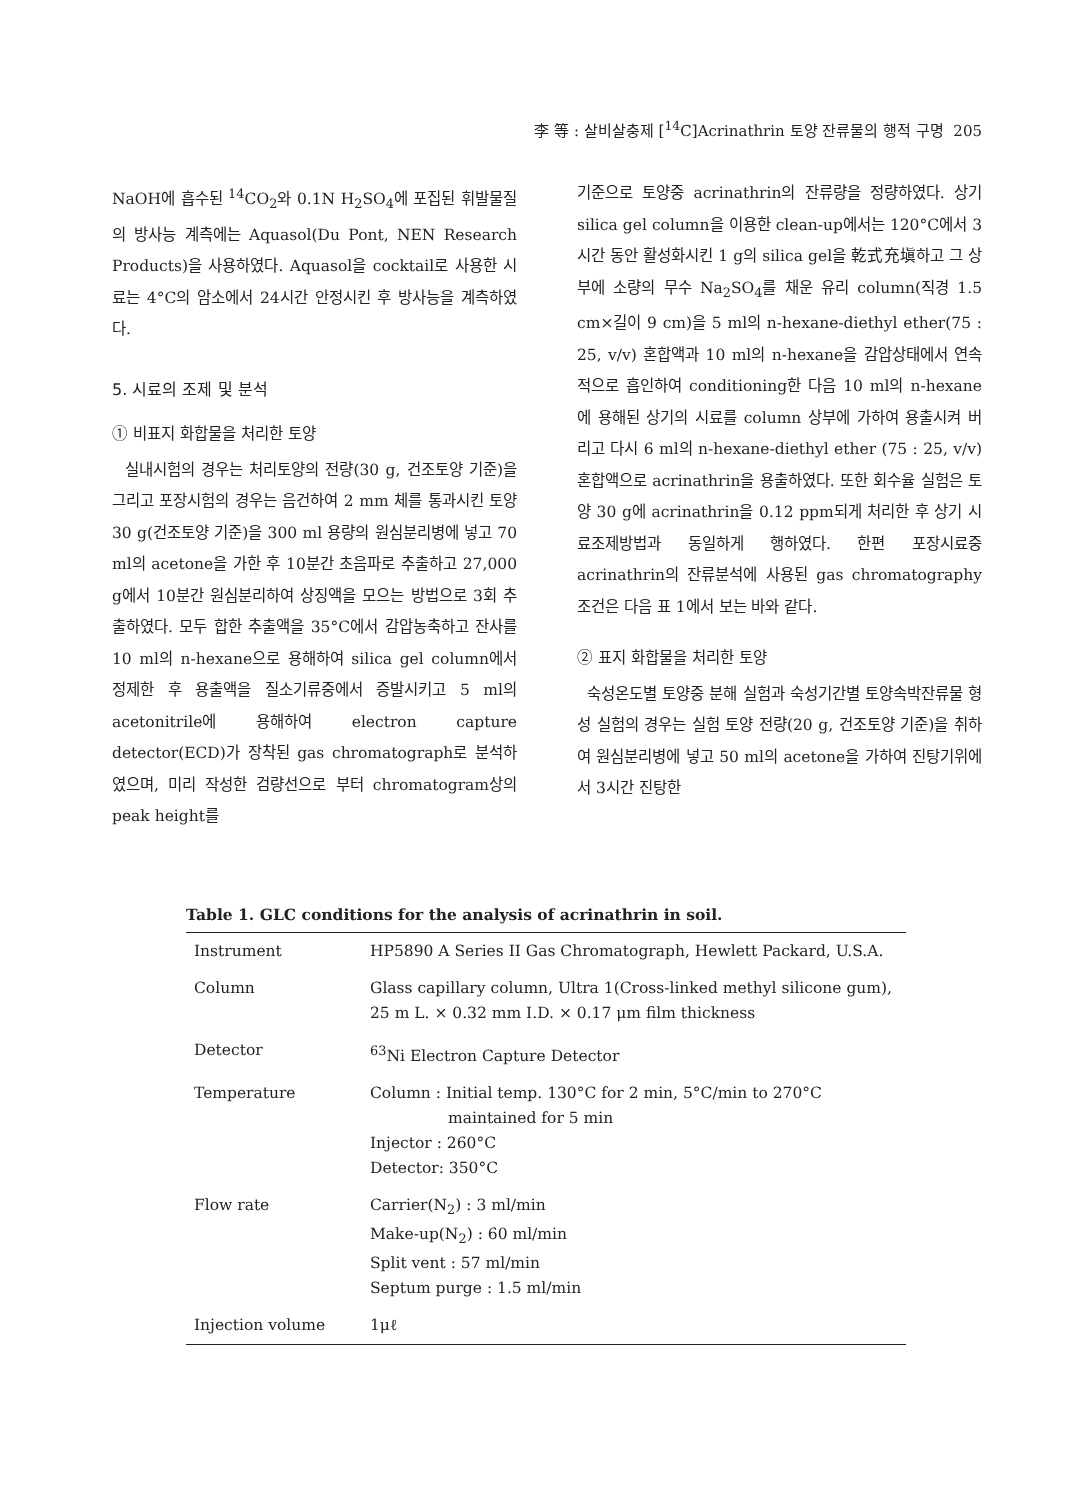李 等 : 살비살충제 [<sup>14</sup>C]Acrinathrin 토양 잔류물의 행적 구명 205
NaOH에 흡수된 <sup>14</sup>CO<sub>2</sub>와 0.1N H<sub>2</sub>SO<sub>4</sub>에 포집된 휘발물질의 방사능 계측에는 Aquasol(Du Pont, NEN Research Products)을 사용하였다. Aquasol을 cocktail로 사용한 시료는 4°C의 암소에서 24시간 안정시킨 후 방사능을 계측하였다.
5. 시료의 조제 및 분석
① 비표지 화합물을 처리한 토양
실내시험의 경우는 처리토양의 전량(30 g, 건조토양 기준)을 그리고 포장시험의 경우는 음건하여 2 mm 체를 통과시킨 토양 30 g(건조토양 기준)을 300 ml 용량의 원심분리병에 넣고 70 ml의 acetone을 가한 후 10분간 초음파로 추출하고 27,000 g에서 10분간 원심분리하여 상징액을 모으는 방법으로 3회 추출하였다. 모두 합한 추출액을 35°C에서 감압농축하고 잔사를 10 ml의 n-hexane으로 용해하여 silica gel column에서 정제한 후 용출액을 질소기류중에서 증발시키고 5 ml의 acetonitrile에 용해하여 electron capture detector(ECD)가 장착된 gas chromatograph로 분석하였으며, 미리 작성한 검량선으로 부터 chromatogram상의 peak height를
기준으로 토양중 acrinathrin의 잔류량을 정량하였다. 상기 silica gel column을 이용한 clean-up에서는 120°C에서 3시간 동안 활성화시킨 1 g의 silica gel을 乾式充塡하고 그 상부에 소량의 무수 Na<sub>2</sub>SO<sub>4</sub>를 채운 유리 column(직경 1.5 cm×길이 9 cm)을 5 ml의 n-hexane-diethyl ether(75 : 25, v/v) 혼합액과 10 ml의 n-hexane을 감압상태에서 연속적으로 흡인하여 conditioning한 다음 10 ml의 n-hexane에 용해된 상기의 시료를 column 상부에 가하여 용출시켜 버리고 다시 6 ml의 n-hexane-diethyl ether (75 : 25, v/v) 혼합액으로 acrinathrin을 용출하였다. 또한 회수율 실험은 토양 30 g에 acrinathrin을 0.12 ppm되게 처리한 후 상기 시료조제방법과 동일하게 행하였다. 한편 포장시료중 acrinathrin의 잔류분석에 사용된 gas chromatography 조건은 다음 표 1에서 보는 바와 같다.
② 표지 화합물을 처리한 토양
숙성온도별 토양중 분해 실험과 숙성기간별 토양속박잔류물 형성 실험의 경우는 실험 토양 전량(20 g, 건조토양 기준)을 취하여 원심분리병에 넣고 50 ml의 acetone을 가하여 진탕기위에서 3시간 진탕한
Table 1. GLC conditions for the analysis of acrinathrin in soil.
| Instrument | HP5890 A Series II Gas Chromatograph, Hewlett Packard, U.S.A. |
| Column | Glass capillary column, Ultra 1(Cross-linked methyl silicone gum), 25 m L. × 0.32 mm I.D. × 0.17 μm film thickness |
| Detector | <sup>63</sup>Ni Electron Capture Detector |
| Temperature | Column : Initial temp. 130°C for 2 min, 5°C/min to 270°C maintained for 5 min Injector : 260°C Detector: 350°C |
| Flow rate | Carrier(N<sub>2</sub>) : 3 ml/min Make-up(N<sub>2</sub>) : 60 ml/min Split vent : 57 ml/min Septum purge : 1.5 ml/min |
| Injection volume | 1μℓ |